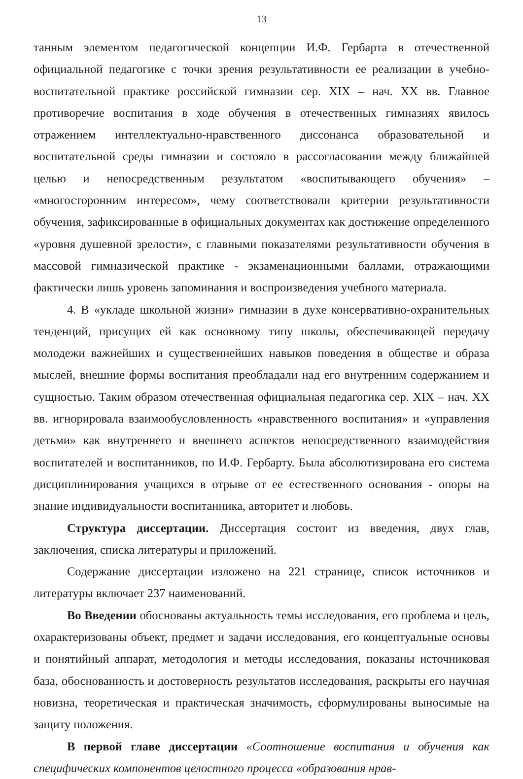13
танным элементом педагогической концепции И.Ф. Гербарта в отечественной официальной педагогике с точки зрения результативности ее реализации в учебно-воспитательной практике российской гимназии сер. XIX – нач. XX вв. Главное противоречие воспитания в ходе обучения в отечественных гимназиях явилось отражением интеллектуально-нравственного диссонанса образовательной и воспитательной среды гимназии и состояло в рассогласовании между ближайшей целью и непосредственным результатом «воспитывающего обучения» – «многосторонним интересом», чему соответствовали критерии результативности обучения, зафиксированные в официальных документах как достижение определенного «уровня душевной зрелости», с главными показателями результативности обучения в массовой гимназической практике - экзаменационными баллами, отражающими фактически лишь уровень запоминания и воспроизведения учебного материала.
4. В «укладе школьной жизни» гимназии в духе консервативно-охранительных тенденций, присущих ей как основному типу школы, обеспечивающей передачу молодежи важнейших и существеннейших навыков поведения в обществе и образа мыслей, внешние формы воспитания преобладали над его внутренним содержанием и сущностью. Таким образом отечественная официальная педагогика сер. XIX – нач. XX вв. игнорировала взаимообусловленность «нравственного воспитания» и «управления детьми» как внутреннего и внешнего аспектов непосредственного взаимодействия воспитателей и воспитанников, по И.Ф. Гербарту. Была абсолютизирована его система дисциплинирования учащихся в отрыве от ее естественного основания - опоры на знание индивидуальности воспитанника, авторитет и любовь.
Структура диссертации. Диссертация состоит из введения, двух глав, заключения, списка литературы и приложений.
Содержание диссертации изложено на 221 странице, список источников и литературы включает 237 наименований.
Во Введении обоснованы актуальность темы исследования, его проблема и цель, охарактеризованы объект, предмет и задачи исследования, его концептуальные основы и понятийный аппарат, методология и методы исследования, показаны источниковая база, обоснованность и достоверность результатов исследования, раскрыты его научная новизна, теоретическая и практическая значимость, сформулированы выносимые на защиту положения.
В первой главе диссертации «Соотношение воспитания и обучения как специфических компонентов целостного процесса «образования нрав-